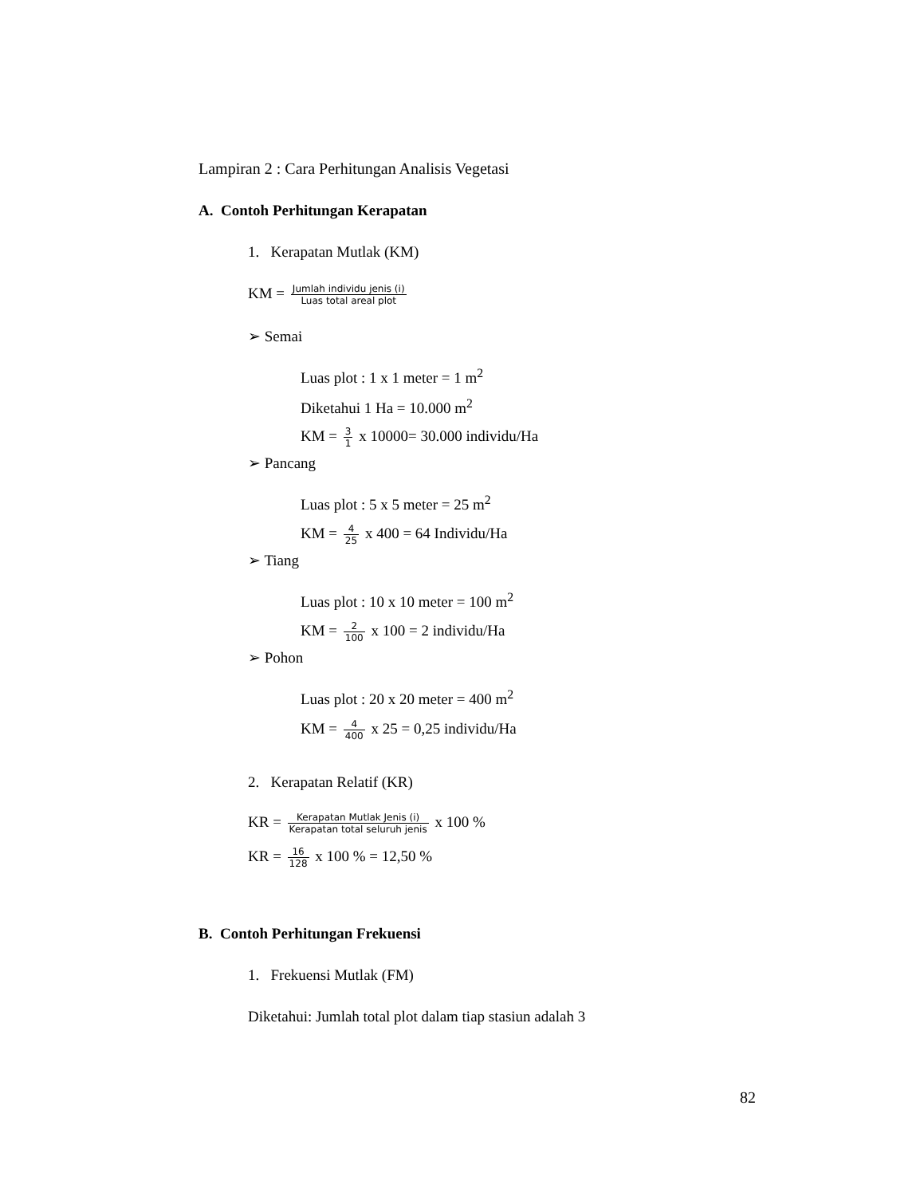Lampiran 2 : Cara Perhitungan Analisis Vegetasi
A. Contoh Perhitungan Kerapatan
1. Kerapatan Mutlak (KM)
KM = Jumlah individu jenis (i) Luas total areal plot
➢ Semai
Luas plot : 1 x 1 meter = 1 m<sup>2</sup>
Diketahui 1 Ha = 10.000 m<sup>2</sup>
KM = 3 1 x 10000= 30.000 individu/Ha
➢ Pancang
Luas plot : 5 x 5 meter = 25 m<sup>2</sup>
KM = 4 25 x 400 = 64 Individu/Ha
➢ Tiang
Luas plot : 10 x 10 meter = 100 m<sup>2</sup>
KM = 2 100 x 100 = 2 individu/Ha
➢ Pohon
Luas plot : 20 x 20 meter = 400 m<sup>2</sup>
KM = 4 400 x 25 = 0,25 individu/Ha
2. Kerapatan Relatif (KR)
KR = Kerapatan Mutlak Jenis (i) Kerapatan total seluruh jenis x 100 %
KR = 16 128 x 100 % = 12,50 %
B. Contoh Perhitungan Frekuensi
1. Frekuensi Mutlak (FM)
Diketahui: Jumlah total plot dalam tiap stasiun adalah 3
82